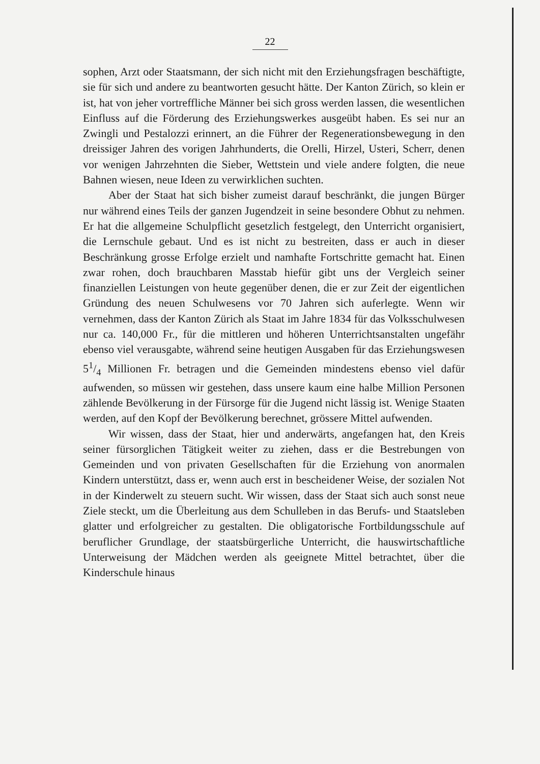22
sophen, Arzt oder Staatsmann, der sich nicht mit den Erziehungsfragen beschäftigte, sie für sich und andere zu beantworten gesucht hätte. Der Kanton Zürich, so klein er ist, hat von jeher vortreffliche Männer bei sich gross werden lassen, die wesentlichen Einfluss auf die Förderung des Erziehungswerkes ausgeübt haben. Es sei nur an Zwingli und Pestalozzi erinnert, an die Führer der Regenerationsbewegung in den dreissiger Jahren des vorigen Jahrhunderts, die Orelli, Hirzel, Usteri, Scherr, denen vor wenigen Jahrzehnten die Sieber, Wettstein und viele andere folgten, die neue Bahnen wiesen, neue Ideen zu verwirklichen suchten.
Aber der Staat hat sich bisher zumeist darauf beschränkt, die jungen Bürger nur während eines Teils der ganzen Jugendzeit in seine besondere Obhut zu nehmen. Er hat die allgemeine Schulpflicht gesetzlich festgelegt, den Unterricht organisiert, die Lernschule gebaut. Und es ist nicht zu bestreiten, dass er auch in dieser Beschränkung grosse Erfolge erzielt und namhafte Fortschritte gemacht hat. Einen zwar rohen, doch brauchbaren Masstab hiefür gibt uns der Vergleich seiner finanziellen Leistungen von heute gegenüber denen, die er zur Zeit der eigentlichen Gründung des neuen Schulwesens vor 70 Jahren sich auferlegte. Wenn wir vernehmen, dass der Kanton Zürich als Staat im Jahre 1834 für das Volksschulwesen nur ca. 140,000 Fr., für die mittleren und höheren Unterrichtsanstalten ungefähr ebenso viel verausgabte, während seine heutigen Ausgaben für das Erziehungswesen 51/4 Millionen Fr. betragen und die Gemeinden mindestens ebenso viel dafür aufwenden, so müssen wir gestehen, dass unsere kaum eine halbe Million Personen zählende Bevölkerung in der Fürsorge für die Jugend nicht lässig ist. Wenige Staaten werden, auf den Kopf der Bevölkerung berechnet, grössere Mittel aufwenden.
Wir wissen, dass der Staat, hier und anderwärts, angefangen hat, den Kreis seiner fürsorglichen Tätigkeit weiter zu ziehen, dass er die Bestrebungen von Gemeinden und von privaten Gesellschaften für die Erziehung von anormalen Kindern unterstützt, dass er, wenn auch erst in bescheidener Weise, der sozialen Not in der Kinderwelt zu steuern sucht. Wir wissen, dass der Staat sich auch sonst neue Ziele steckt, um die Überleitung aus dem Schulleben in das Berufs- und Staatsleben glatter und erfolgreicher zu gestalten. Die obligatorische Fortbildungsschule auf beruflicher Grundlage, der staatsbürgerliche Unterricht, die hauswirtschaftliche Unterweisung der Mädchen werden als geeignete Mittel betrachtet, über die Kinderschule hinaus